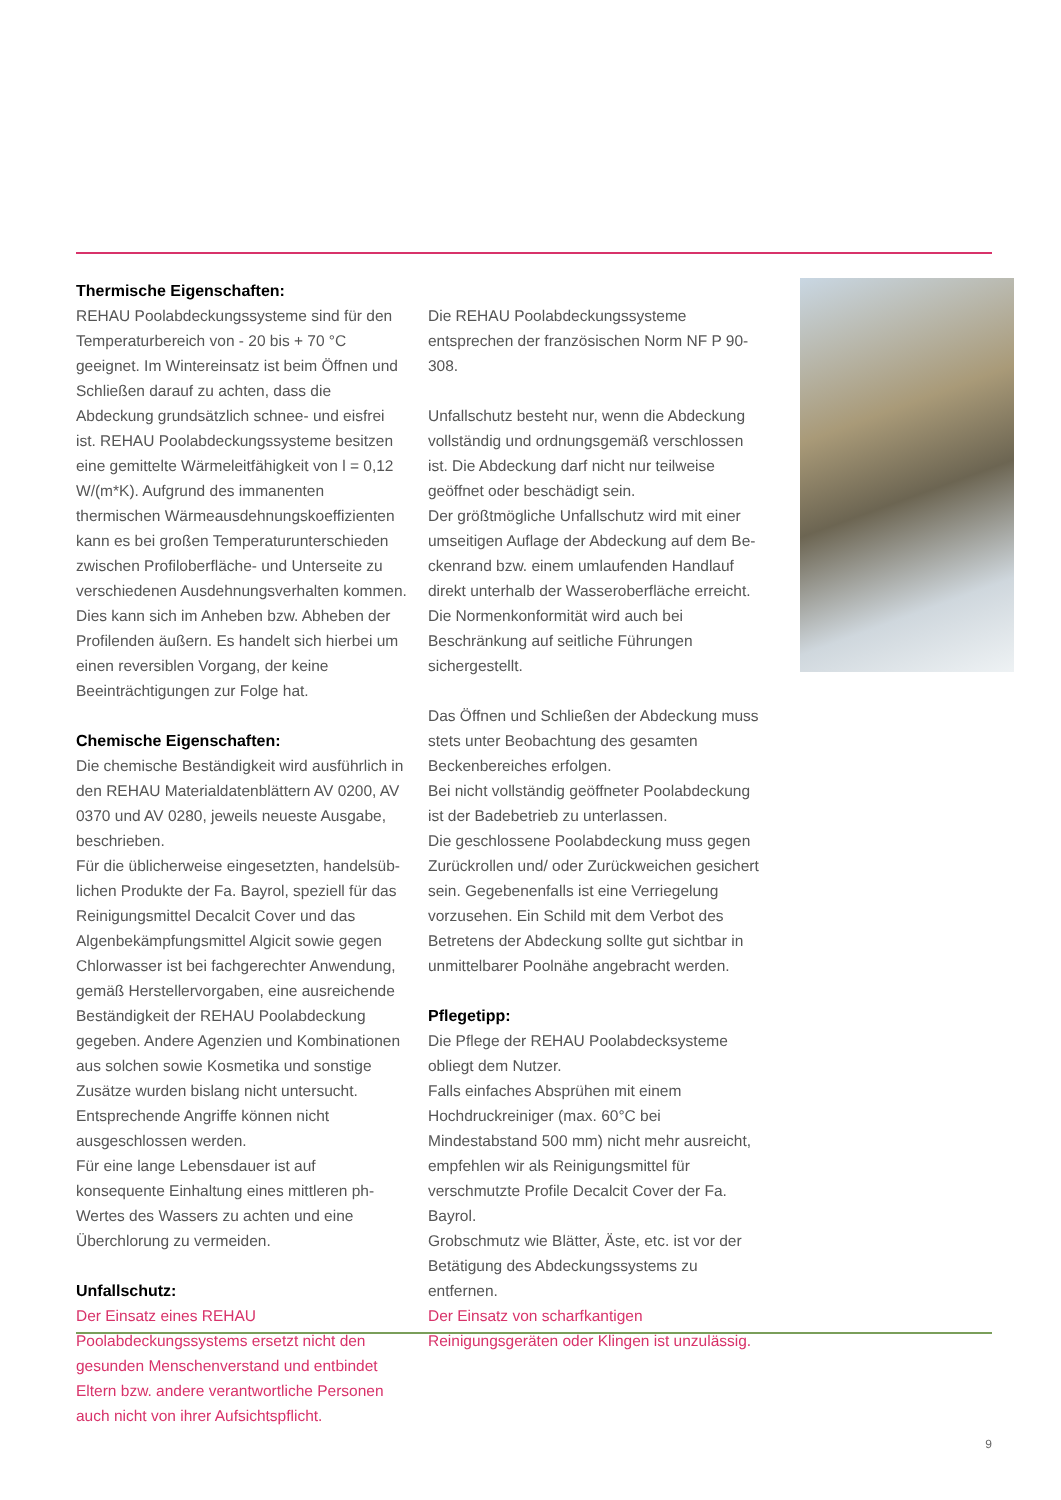Thermische Eigenschaften:
REHAU Poolabdeckungssysteme sind für den Temperaturbereich von - 20 bis + 70 °C geeignet. Im Wintereinsatz ist beim Öffnen und Schließen darauf zu achten, dass die Abdeckung grundsätzlich schnee- und eisfrei ist. REHAU Poolabdeckungs­systeme besitzen eine gemittelte Wärmeleitfähigkeit von l = 0,12 W/(m*K). Aufgrund des immanenten thermischen Wärmeausdehnungskoeffizienten kann es bei großen Temperaturunterschieden zwischen Profiloberfläche- und Unterseite zu verschiedenen Ausdehnungsverhalten kommen. Dies kann sich im Anheben bzw. Abheben der Profilenden äußern. Es handelt sich hierbei um einen reversiblen Vorgang, der keine Beeinträchtigungen zur Folge hat.
Chemische Eigenschaften:
Die chemische Beständigkeit wird ausführlich in den REHAU Materialdatenblättern AV 0200, AV 0370 und AV 0280, jeweils neueste Ausgabe, beschrieben.
Für die üblicherweise eingesetzten, handelsüb­lichen Produkte der Fa. Bayrol, speziell für das Reinigungsmittel Decalcit Cover und das Algenbe­kämpfungsmittel Algicit sowie gegen Chlorwasser ist bei fachgerechter Anwendung, gemäß Herstel­lervorgaben, eine ausreichende Beständigkeit der REHAU Poolabdeckung gegeben. Andere Agenzien und Kombinationen aus solchen sowie Kosme­tika und sonstige Zusätze wurden bislang nicht untersucht. Entsprechende Angriffe können nicht ausgeschlossen werden.
Für eine lange Lebensdauer ist auf konsequente Einhaltung eines mittleren ph- Wertes des Wassers zu achten und eine Überchlorung zu vermeiden.
Unfallschutz:
Der Einsatz eines REHAU Poolabdeckungssystems ersetzt nicht den gesunden Menschenverstand und entbindet Eltern bzw. andere verantwortliche Personen auch nicht von ihrer Aufsichtspflicht.
Die REHAU Poolabdeckungssysteme entsprechen der französischen Norm NF P 90-308.
Unfallschutz besteht nur, wenn die Abdeckung vollständig und ordnungsgemäß verschlossen ist. Die Abdeckung darf nicht nur teilweise geöffnet oder beschädigt sein.
Der größtmögliche Unfallschutz wird mit einer umseitigen Auflage der Abdeckung auf dem Be­ckenrand bzw. einem umlaufenden Handlauf direkt unterhalb der Wasseroberfläche erreicht. Die Normenkonformität wird auch bei Beschränkung auf seitliche Führungen sichergestellt.
Das Öffnen und Schließen der Abdeckung muss stets unter Beobachtung des gesamten Beckenbe­reiches erfolgen.
Bei nicht vollständig geöffneter Poolabdeckung ist der Badebetrieb zu unterlassen.
Die geschlossene Poolabdeckung muss gegen Zurückrollen und/ oder Zurückweichen gesichert sein. Gegebenenfalls ist eine Verriegelung vorzu­sehen. Ein Schild mit dem Verbot des Betretens der Abdeckung sollte gut sichtbar in unmittelbarer Poolnähe angebracht werden.
Pflegetipp:
Die Pflege der REHAU Poolabdecksysteme obliegt dem Nutzer.
Falls einfaches Absprühen mit einem Hochdruck­reiniger (max. 60°C bei Mindestabstand 500 mm) nicht mehr ausreicht, empfehlen wir als Reinigungs­mittel für verschmutzte Profile Decalcit Cover der Fa. Bayrol.
Grobschmutz wie Blätter, Äste, etc. ist vor der Betätigung des Abdeckungssystems zu entfernen.
Der Einsatz von scharfkantigen Reinigungsgeräten oder Klingen ist unzulässig.
9